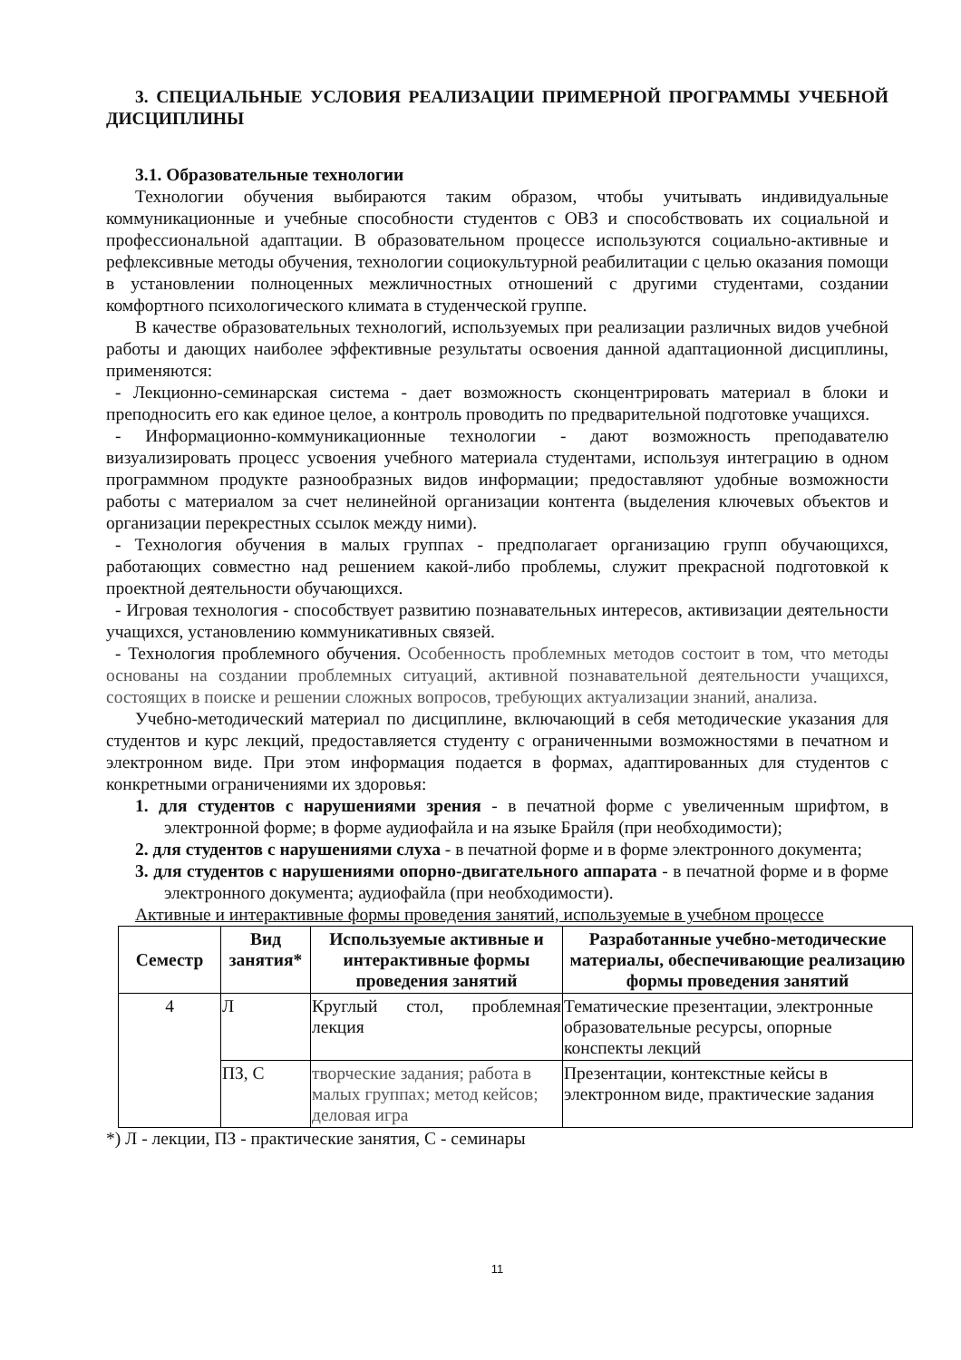3. СПЕЦИАЛЬНЫЕ УСЛОВИЯ РЕАЛИЗАЦИИ ПРИМЕРНОЙ ПРОГРАММЫ УЧЕБНОЙ ДИСЦИПЛИНЫ
3.1. Образовательные технологии
Технологии обучения выбираются таким образом, чтобы учитывать индивидуальные коммуникационные и учебные способности студентов с ОВЗ и способствовать их социальной и профессиональной адаптации. В образовательном процессе используются социально-активные и рефлексивные методы обучения, технологии социокультурной реабилитации с целью оказания помощи в установлении полноценных межличностных отношений с другими студентами, создании комфортного психологического климата в студенческой группе.
В качестве образовательных технологий, используемых при реализации различных видов учебной работы и дающих наиболее эффективные результаты освоения данной адаптационной дисциплины, применяются:
- Лекционно-семинарская система - дает возможность сконцентрировать материал в блоки и преподносить его как единое целое, а контроль проводить по предварительной подготовке учащихся.
- Информационно-коммуникационные технологии - дают возможность преподавателю визуализировать процесс усвоения учебного материала студентами, используя интеграцию в одном программном продукте разнообразных видов информации; предоставляют удобные возможности работы с материалом за счет нелинейной организации контента (выделения ключевых объектов и организации перекрестных ссылок между ними).
- Технология обучения в малых группах - предполагает организацию групп обучающихся, работающих совместно над решением какой-либо проблемы, служит прекрасной подготовкой к проектной деятельности обучающихся.
- Игровая технология - способствует развитию познавательных интересов, активизации деятельности учащихся, установлению коммуникативных связей.
- Технология проблемного обучения. Особенность проблемных методов состоит в том, что методы основаны на создании проблемных ситуаций, активной познавательной деятельности учащихся, состоящих в поиске и решении сложных вопросов, требующих актуализации знаний, анализа.
Учебно-методический материал по дисциплине, включающий в себя методические указания для студентов и курс лекций, предоставляется студенту с ограниченными возможностями в печатном и электронном виде. При этом информация подается в формах, адаптированных для студентов с конкретными ограничениями их здоровья:
1. для студентов с нарушениями зрения - в печатной форме с увеличенным шрифтом, в электронной форме; в форме аудиофайла и на языке Брайля (при необходимости);
2. для студентов с нарушениями слуха - в печатной форме и в форме электронного документа;
3. для студентов с нарушениями опорно-двигательного аппарата - в печатной форме и в форме электронного документа; аудиофайла (при необходимости).
Активные и интерактивные формы проведения занятий, используемые в учебном процессе
| Семестр | Вид занятия* | Используемые активные и интерактивные формы проведения занятий | Разработанные учебно-методические материалы, обеспечивающие реализацию формы проведения занятий |
| --- | --- | --- | --- |
| 4 | Л | Круглый стол, проблемная лекция | Тематические презентации, электронные образовательные ресурсы, опорные конспекты лекций |
| | ПЗ, С | творческие задания; работа в малых группах; метод кейсов; деловая игра | Презентации, контекстные кейсы в электронном виде, практические задания |
*) Л - лекции, ПЗ - практические занятия, С - семинары
11